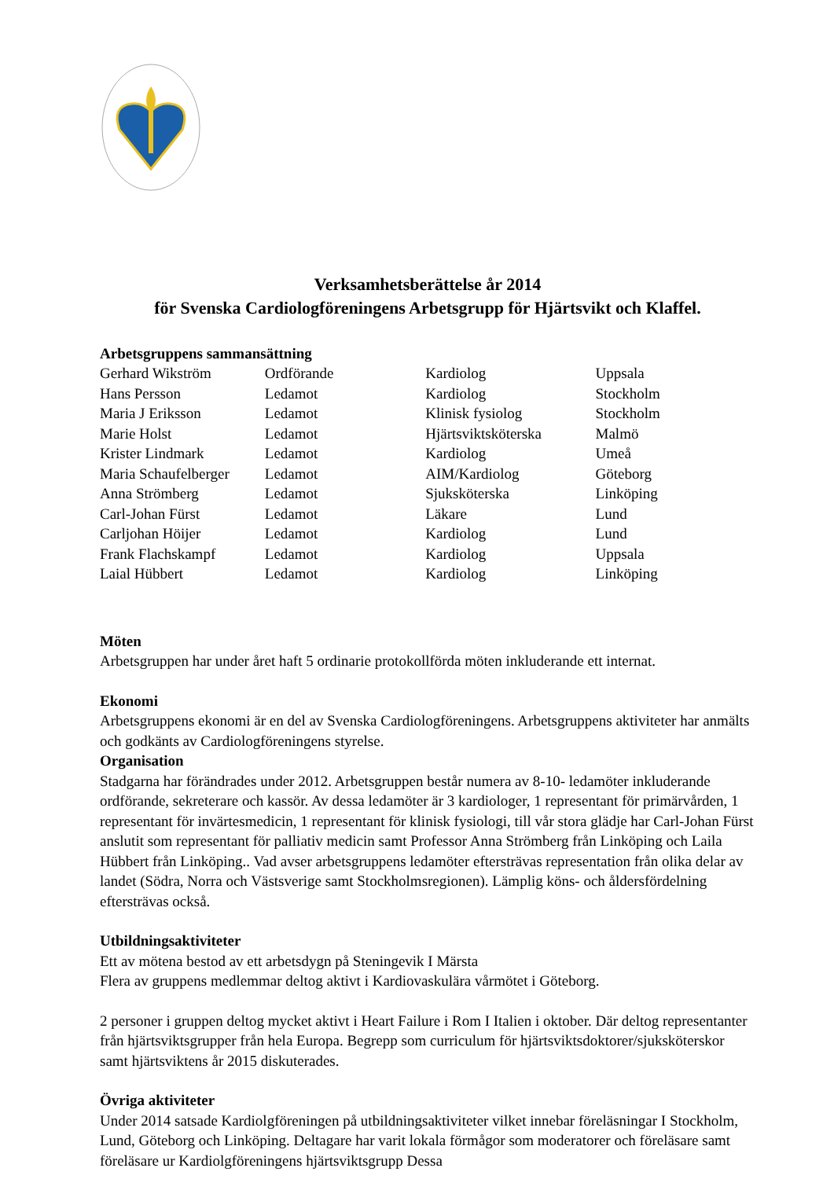Verksamhetsberättelse år 2014
för Svenska Cardiologföreningens Arbetsgrupp för Hjärtsvikt och Klaffel.
Arbetsgruppens sammansättning
| Gerhard Wikström | Ordförande | Kardiolog | Uppsala |
| Hans Persson | Ledamot | Kardiolog | Stockholm |
| Maria J Eriksson | Ledamot | Klinisk fysiolog | Stockholm |
| Marie Holst | Ledamot | Hjärtsviktsköterska | Malmö |
| Krister Lindmark | Ledamot | Kardiolog | Umeå |
| Maria Schaufelberger | Ledamot | AIM/Kardiolog | Göteborg |
| Anna Strömberg | Ledamot | Sjuksköterska | Linköping |
| Carl-Johan Fürst | Ledamot | Läkare | Lund |
| Carljohan Höijer | Ledamot | Kardiolog | Lund |
| Frank Flachskampf | Ledamot | Kardiolog | Uppsala |
| Laial Hübbert | Ledamot | Kardiolog | Linköping |
Möten
Arbetsgruppen har under året haft 5 ordinarie protokollförda möten inkluderande ett internat.
Ekonomi
Arbetsgruppens ekonomi är en del av Svenska Cardiologföreningens. Arbetsgruppens aktiviteter har anmälts och godkänts av Cardiologföreningens styrelse.
Organisation
Stadgarna har förändrades under 2012. Arbetsgruppen består numera av 8-10- ledamöter inkluderande ordförande, sekreterare och kassör. Av dessa ledamöter är 3 kardiologer, 1 representant för primärvården, 1 representant för invärtesmedicin, 1 representant för klinisk fysiologi, till vår stora glädje har Carl-Johan Fürst anslutit som representant för palliativ medicin samt Professor Anna Strömberg från Linköping och Laila Hübbert från Linköping.. Vad avser arbetsgruppens ledamöter eftersträvas representation från olika delar av landet (Södra, Norra och Västsverige samt Stockholmsregionen). Lämplig köns- och åldersfördelning eftersträvas också.
Utbildningsaktiviteter
Ett av mötena bestod av ett arbetsdygn på Steningevik I Märsta
Flera av gruppens medlemmar deltog aktivt i Kardiovaskulära vårmötet i Göteborg.
2 personer i gruppen deltog mycket aktivt i Heart Failure i Rom I Italien i oktober. Där deltog representanter från hjärtsviktsgrupper från hela Europa. Begrepp som curriculum för hjärtsviktsdoktorer/sjuksköterskor samt hjärtsviktens år 2015 diskuterades.
Övriga aktiviteter
Under 2014 satsade Kardiolgföreningen på utbildningsaktiviteter vilket innebar föreläsningar I Stockholm, Lund, Göteborg och Linköping. Deltagare har varit lokala förmågor som moderatorer och föreläsare samt föreläsare ur Kardiolgföreningens hjärtsviktsgrupp Dessa